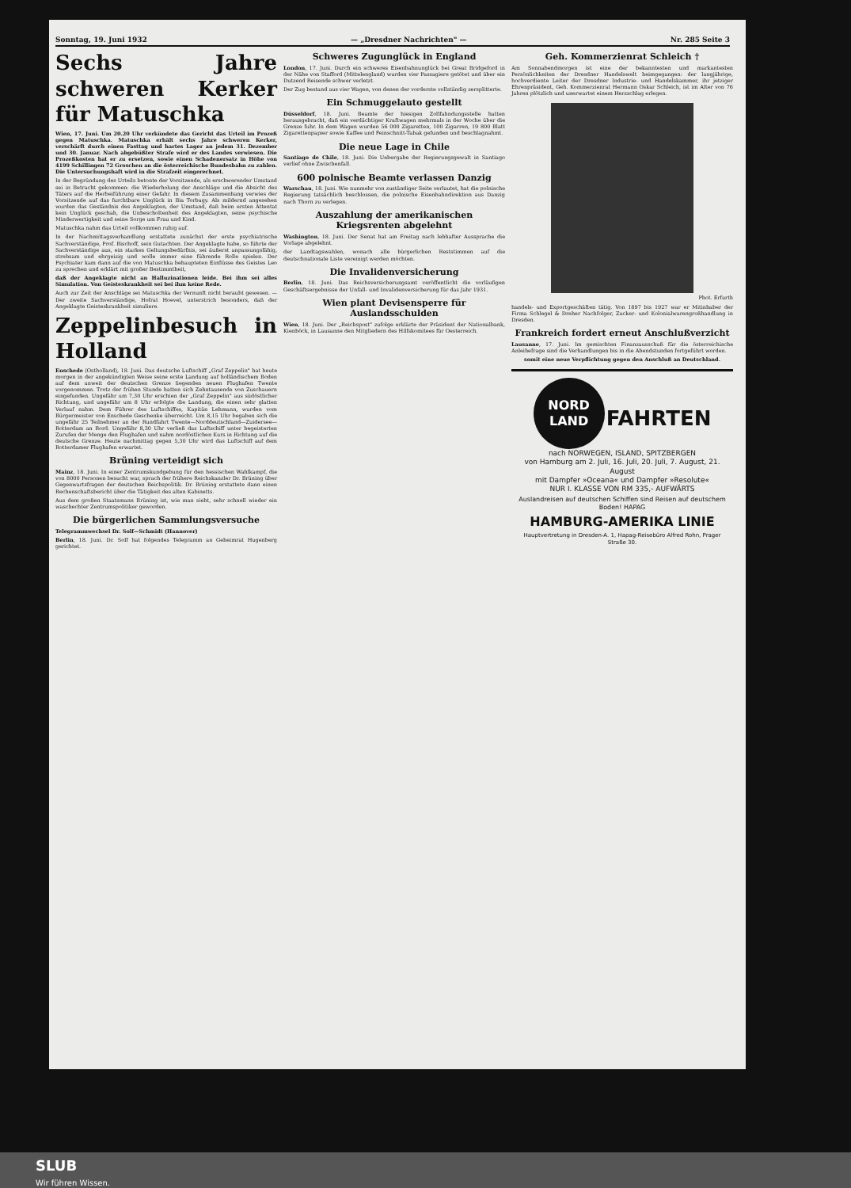Sonntag, 19. Juni 1932 — „Dresdner Nachrichten" — Nr. 285 Seite 3
Sechs Jahre schweren Kerker für Matuschka
Wien, 17. Juni. Um 20.20 Uhr verkündete das Gericht das Urteil im Prozeß gegen Matuschka. Matuschka erhält sechs Jahre schweren Kerker, verschärft durch einen Fasttag und hartes Lager an jedem 31. Dezember und 30. Januar. Nach abgebüßter Strafe wird er des Landes verwiesen. Die Prozeßkosten hat er zu ersetzen, sowie einen Schadenersatz in Höhe von 4199 Schillingen 72 Groschen an die österreichische Bundesbahn zu zahlen. Die Untersuchungshaft wird in die Strafzeit eingerechnet.
In der Begründung des Urteils betonte der Vorsitzende, als erschwerender Umstand sei in Betracht gekommen: die Wiederholung der Anschläge und die Absicht des Täters auf die Herbeiführung einer Gefahr. In diesem Zusammenhang verwies der Vorsitzende auf das furchtbare Unglück in Bia Torbagy. Als mildernd angesehen wurden das Geständnis des Angeklagten, der Umstand, daß beim ersten Attentat kein Unglück geschah, die Unbescholtenheit des Angeklagten, seine psychische Minderwertigkeit und seine Sorge um Frau und Kind.
Matuschka nahm das Urteil vollkommen ruhig auf.
In der Nachmittagsverhandlung erstattete zunächst der erste psychiatrische Sachverständige, Prof. Bischoff, sein Gutachten. Der Angeklagte habe, so führte der Sachverständige aus, ein starkes Geltungsbedürfnis, sei äußerst anpassungsfähig, strebsam und ehrgeizig und wolle immer eine führende Rolle spielen. Der Psychiater kam dann auf die von Matuschka behaupteten Einflüsse des Geistes Leo zu sprechen und erklärt mit großer Bestimmtheit,
daß der Angeklagte nicht an Halluzinationen leide. Bei ihm sei alles Simulation. Von Geisteskrankheit sei bei ihm keine Rede.
Auch zur Zeit der Anschläge sei Matuschka der Vernunft nicht beraubt gewesen. — Der zweite Sachverständige, Hofrat Hoevel, unterstrich besonders, daß der Angeklagte Geisteskrankheit simuliere.
Zeppelinbesuch in Holland
Enschede (Ostholland), 18. Juni. Das deutsche Luftschiff „Graf Zeppelin" hat heute morgen in der angekündigten Weise seine erste Landung auf holländischem Boden auf dem unweit der deutschen Grenze liegenden neuen Flughafen Twente vorgenommen. Trotz der frühen Stunde hatten sich Zehntausende von Zuschauern eingefunden. Ungefähr um 7,30 Uhr erschien der „Graf Zeppelin" aus südöstlicher Richtung, und ungefähr um 8 Uhr erfolgte die Landung, die einen sehr glatten Verlauf nahm. Dem Führer des Luftschiffes, Kapitän Lehmann, wurden vom Bürgermeister von Enschede Geschenke überreicht. Um 8,15 Uhr begaben sich die ungefähr 25 Teilnehmer an der Rundfahrt Twente—Norddeutschland—Zuidersee—Rotterdam an Bord. Ungefähr 8,30 Uhr verließ das Luftschiff unter begeisterten Zurufen der Menge den Flughafen und nahm nordöstlichen Kurs in Richtung auf die deutsche Grenze. Heute nachmittag gegen 5,30 Uhr wird das Luftschiff auf dem Rotterdamer Flughafen erwartet.
Brüning verteidigt sich
Mainz, 18. Juni. In einer Zentrumskundgebung für den hessischen Wahlkampf, die von 8000 Personen besucht war, sprach der frühere Reichskanzler Dr. Brüning über Gegenwartsfragen der deutschen Reichspolitik. Dr. Brüning erstattete dann einen Rechenschaftsbericht über die Tätigkeit des alten Kabinetts.
Aus dem großen Staatsmann Brüning ist, wie man sieht, sehr schnell wieder ein waschechter Zentrumspolitiker geworden.
Die bürgerlichen Sammlungsversuche
Telegrammwechsel Dr. Solf—Schmidt (Hannover)
Berlin, 18. Juni. Dr. Solf hat folgendes Telegramm an Geheimrat Hugenberg gerichtet.
Schweres Zugunglück in England
London, 17. Juni. Durch ein schweres Eisenbahnunglück bei Great Bridgeford in der Nähe von Stafford (Mittelengland) wurden vier Passagiere getötet und über ein Dutzend Reisende schwer verletzt.
Der Zug bestand aus vier Wagen, von denen der vorderste vollständig zersplitterte.
Ein Schmuggelauto gestellt
Düsseldorf, 18. Juni. Beamte der hiesigen Zollfahndungsstelle hatten herausgebracht, daß ein verdächtiger Kraftwagen mehrmals in der Woche über die Grenze fuhr. In dem Wagen wurden 56 000 Zigaretten, 100 Zigarren, 19 800 Blatt Zigarettenpapier sowie Kaffee und Feinschnitt-Tabak gefunden und beschlagnahmt.
Die neue Lage in Chile
Santiago de Chile, 18. Juni. Die Uebergabe der Regierungsgewalt in Santiago verlief ohne Zwischenfall.
600 polnische Beamte verlassen Danzig
Warschau, 18. Juni. Wie nunmehr von zuständiger Seite verlautet, hat die polnische Regierung tatsächlich beschlossen, die polnische Eisenbahndirektion aus Danzig nach Thorn zu verlegen.
Auszahlung der amerikanischen Kriegsrenten abgelehnt
Washington, 18. Juni. Der Senat hat am Freitag nach lebhafter Aussprache die Vorlage abgelehnt.
der Landtagswahlen, wonach alle bürgerlichen Reststimmen auf die deutschnationale Liste vereinigt werden möchten.
Die Invalidenversicherung
Berlin, 18. Juni. Das Reichsversicherungsamt veröffentlicht die vorläufigen Geschäftsergebnisse der Unfall- und Invalidenversicherung für das Jahr 1931.
Wien plant Devisensperre für Auslandsschulden
Wien, 18. Juni. Der „Reichspost" zufolge erklärte der Präsident der Nationalbank, Kienböck, in Lausanne den Mitgliedern des Hilfskomitees für Oesterreich.
Geh. Kommerzienrat Schleich †
Am Sonnabendmorgen ist eine der bekanntesten und markantesten Persönlichkeiten der Dresdner Handelswelt heimgegangen: der langjährige, hochverdiente Leiter der Dresdner Industrie- und Handelskammer, ihr jetziger Ehrenpräsident, Geh. Kommerzienrat Hermann Oskar Schleich, ist im Alter von 76 Jahren plötzlich und unerwartet einem Herzschlag erlegen.
Phot. Erfurth
handels- und Exportgeschäften tätig. Von 1897 bis 1927 war er Mitinhaber der Firma Schlegel & Dreher Nachfolger, Zucker- und Kolonialwarengroßhandlung in Dresden.
Frankreich fordert erneut Anschlußverzicht
Lausanne, 17. Juni. Im gemischten Finanzausschuß für die österreichische Anleihefrage sind die Verhandlungen bis in die Abendstunden fortgeführt worden.
somit eine neue Verpflichtung gegen den Anschluß an Deutschland.
NORD
LAND FAHRTEN
nach NORWEGEN, ISLAND, SPITZBERGEN
von Hamburg am 2. Juli, 16. Juli, 20. Juli, 7. August, 21. August
mit Dampfer »Oceana« und Dampfer »Resolute«
NUR I. KLASSE VON RM 335,- AUFWÄRTS
Auslandreisen auf deutschen Schiffen sind Reisen auf deutschem Boden! HAPAG
HAMBURG-AMERIKA LINIE
Hauptvertretung in Dresden-A. 1, Hapag-Reisebüro Alfred Rohn, Prager Straße 30.
SLUB
Wir führen Wissen.